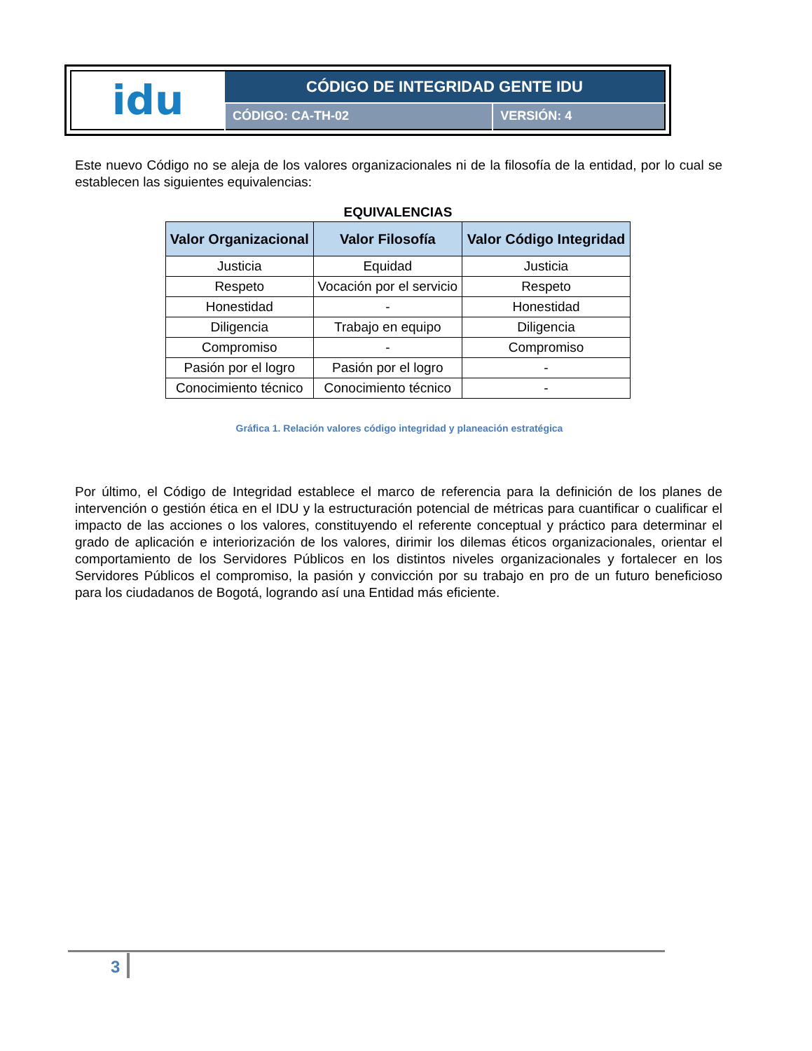| idu | CÓDIGO DE INTEGRIDAD GENTE IDU | |
| | CÓDIGO: CA-TH-02 | VERSIÓN: 4 |
Este nuevo Código no se aleja de los valores organizacionales ni de la filosofía de la entidad, por lo cual se establecen las siguientes equivalencias:
EQUIVALENCIAS
| Valor Organizacional | Valor Filosofía | Valor Código Integridad |
| --- | --- | --- |
| Justicia | Equidad | Justicia |
| Respeto | Vocación por el servicio | Respeto |
| Honestidad | - | Honestidad |
| Diligencia | Trabajo en equipo | Diligencia |
| Compromiso | - | Compromiso |
| Pasión por el logro | Pasión por el logro | - |
| Conocimiento técnico | Conocimiento técnico | - |
Gráfica 1. Relación valores código integridad y planeación estratégica
Por último, el Código de Integridad establece el marco de referencia para la definición de los planes de intervención o gestión ética en el IDU y la estructuración potencial de métricas para cuantificar o cualificar el impacto de las acciones o los valores, constituyendo el referente conceptual y práctico para determinar el grado de aplicación e interiorización de los valores, dirimir los dilemas éticos organizacionales, orientar el comportamiento de los Servidores Públicos en los distintos niveles organizacionales y fortalecer en los Servidores Públicos el compromiso, la pasión y convicción por su trabajo en pro de un futuro beneficioso para los ciudadanos de Bogotá, logrando así una Entidad más eficiente.
3